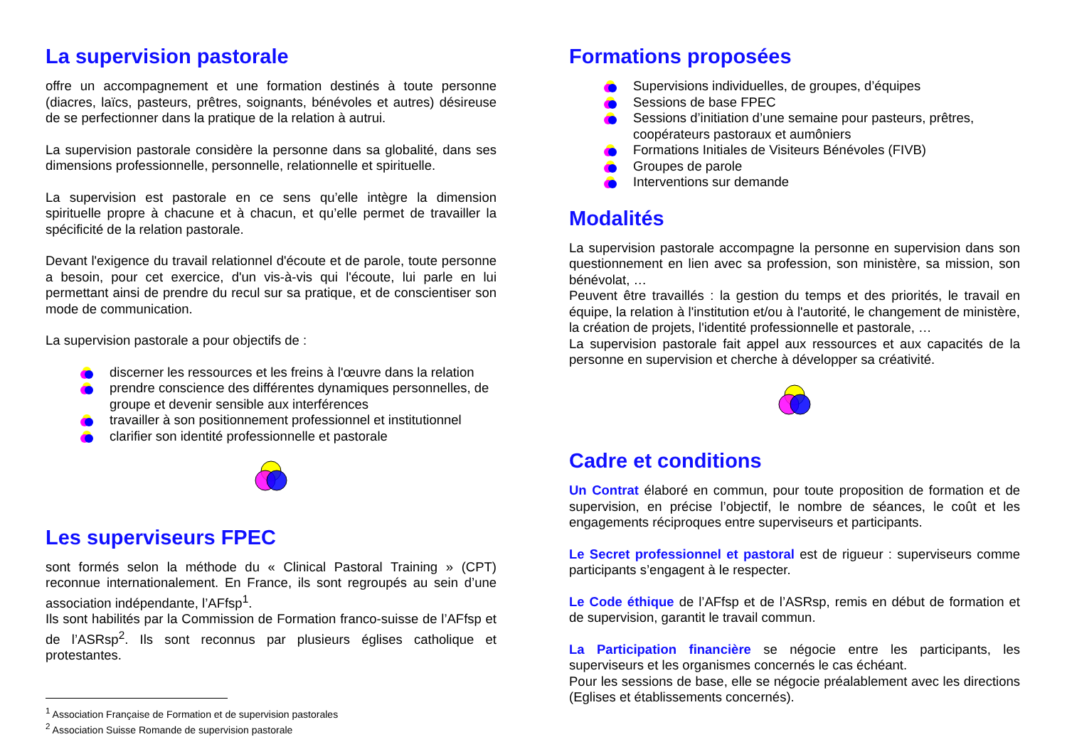La supervision pastorale
offre un accompagnement et une formation destinés à toute personne (diacres, laïcs, pasteurs, prêtres, soignants, bénévoles et autres) désireuse de se perfectionner dans la pratique de la relation à autrui.
La supervision pastorale considère la personne dans sa globalité, dans ses dimensions professionnelle, personnelle, relationnelle et spirituelle.
La supervision est pastorale en ce sens qu’elle intègre la dimension spirituelle propre à chacune et à chacun, et qu’elle permet de travailler la spécificité de la relation pastorale.
Devant l'exigence du travail relationnel d'écoute et de parole, toute personne a besoin, pour cet exercice, d'un vis-à-vis qui l'écoute, lui parle en lui permettant ainsi de prendre du recul sur sa pratique, et de conscientiser son mode de communication.
La supervision pastorale a pour objectifs de :
discerner les ressources et les freins à l'œuvre dans la relation
prendre conscience des différentes dynamiques personnelles, de groupe et devenir sensible aux interférences
travailler à son positionnement professionnel et institutionnel
clarifier son identité professionnelle et pastorale
Les superviseurs FPEC
sont formés selon la méthode du « Clinical Pastoral Training » (CPT) reconnue internationalement. En France, ils sont regroupés au sein d’une association indépendante, l’AFfsp<sup>1</sup>.
Ils sont habilités par la Commission de Formation franco-suisse de l’AFfsp et de l’ASRsp<sup>2</sup>. Ils sont reconnus par plusieurs églises catholique et protestantes.
<sup>1</sup> Association Française de Formation et de supervision pastorales
<sup>2</sup> Association Suisse Romande de supervision pastorale
Formations proposées
Supervisions individuelles, de groupes, d’équipes
Sessions de base FPEC
Sessions d’initiation d’une semaine pour pasteurs, prêtres, coopérateurs pastoraux et aumôniers
Formations Initiales de Visiteurs Bénévoles (FIVB)
Groupes de parole
Interventions sur demande
Modalités
La supervision pastorale accompagne la personne en supervision dans son questionnement en lien avec sa profession, son ministère, sa mission, son bénévolat, …
Peuvent être travaillés : la gestion du temps et des priorités, le travail en équipe, la relation à l'institution et/ou à l'autorité, le changement de ministère, la création de projets, l'identité professionnelle et pastorale, …
La supervision pastorale fait appel aux ressources et aux capacités de la personne en supervision et cherche à développer sa créativité.
Cadre et conditions
Un Contrat élaboré en commun, pour toute proposition de formation et de supervision, en précise l’objectif, le nombre de séances, le coût et les engagements réciproques entre superviseurs et participants.
Le Secret professionnel et pastoral est de rigueur : superviseurs comme participants s’engagent à le respecter.
Le Code éthique de l’AFfsp et de l’ASRsp, remis en début de formation et de supervision, garantit le travail commun.
La Participation financière se négocie entre les participants, les superviseurs et les organismes concernés le cas échéant.
Pour les sessions de base, elle se négocie préalablement avec les directions (Eglises et établissements concernés).